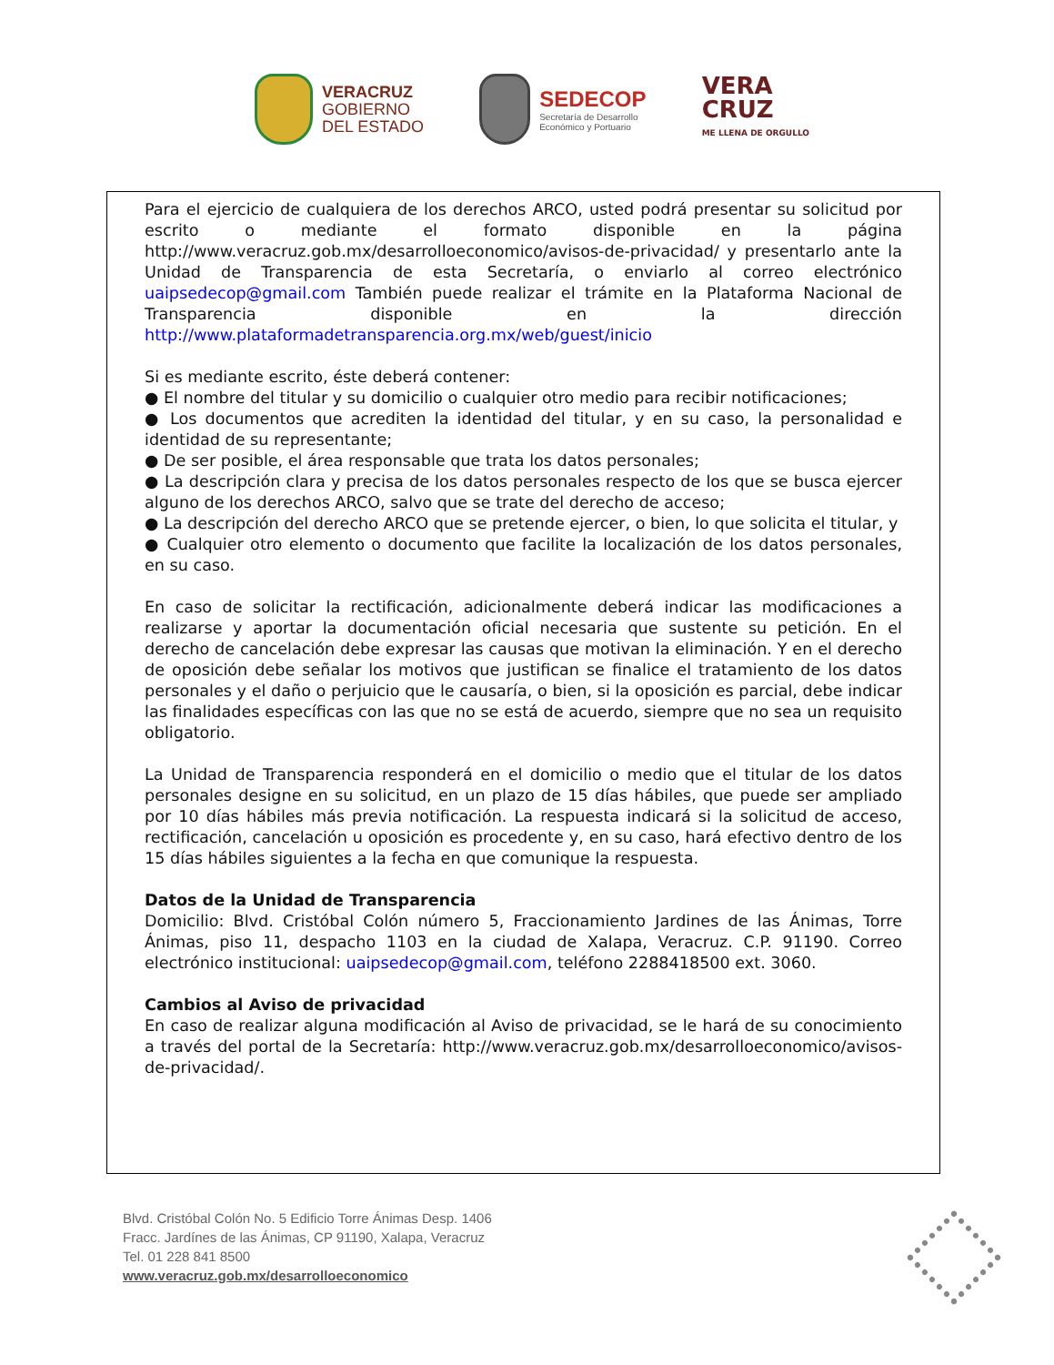VERACRUZ
GOBIERNO
DEL ESTADO
SEDECOP
Secretaría de Desarrollo
Económico y Portuario
VERA
CRUZ
ME LLENA DE ORGULLO
Para el ejercicio de cualquiera de los derechos ARCO, usted podrá presentar su solicitud por escrito o mediante el formato disponible en la página http://www.veracruz.gob.mx/desarrolloeconomico/avisos-de-privacidad/ y presentarlo ante la Unidad de Transparencia de esta Secretaría, o enviarlo al correo electrónico uaipsedecop@gmail.com También puede realizar el trámite en la Plataforma Nacional de Transparencia disponible en la dirección http://www.plataformadetransparencia.org.mx/web/guest/inicio
Si es mediante escrito, éste deberá contener:
● El nombre del titular y su domicilio o cualquier otro medio para recibir notificaciones;
● Los documentos que acrediten la identidad del titular, y en su caso, la personalidad e identidad de su representante;
● De ser posible, el área responsable que trata los datos personales;
● La descripción clara y precisa de los datos personales respecto de los que se busca ejercer alguno de los derechos ARCO, salvo que se trate del derecho de acceso;
● La descripción del derecho ARCO que se pretende ejercer, o bien, lo que solicita el titular, y
● Cualquier otro elemento o documento que facilite la localización de los datos personales, en su caso.
En caso de solicitar la rectificación, adicionalmente deberá indicar las modificaciones a realizarse y aportar la documentación oficial necesaria que sustente su petición. En el derecho de cancelación debe expresar las causas que motivan la eliminación. Y en el derecho de oposición debe señalar los motivos que justifican se finalice el tratamiento de los datos personales y el daño o perjuicio que le causaría, o bien, si la oposición es parcial, debe indicar las finalidades específicas con las que no se está de acuerdo, siempre que no sea un requisito obligatorio.
La Unidad de Transparencia responderá en el domicilio o medio que el titular de los datos personales designe en su solicitud, en un plazo de 15 días hábiles, que puede ser ampliado por 10 días hábiles más previa notificación. La respuesta indicará si la solicitud de acceso, rectificación, cancelación u oposición es procedente y, en su caso, hará efectivo dentro de los 15 días hábiles siguientes a la fecha en que comunique la respuesta.
Datos de la Unidad de Transparencia
Domicilio: Blvd. Cristóbal Colón número 5, Fraccionamiento Jardines de las Ánimas, Torre Ánimas, piso 11, despacho 1103 en la ciudad de Xalapa, Veracruz. C.P. 91190. Correo electrónico institucional: uaipsedecop@gmail.com, teléfono 2288418500 ext. 3060.
Cambios al Aviso de privacidad
En caso de realizar alguna modificación al Aviso de privacidad, se le hará de su conocimiento a través del portal de la Secretaría: http://www.veracruz.gob.mx/desarrolloeconomico/avisos-de-privacidad/.
Blvd. Cristóbal Colón No. 5 Edificio Torre Ánimas Desp. 1406
Fracc. Jardínes de las Ánimas, CP 91190, Xalapa, Veracruz
Tel. 01 228 841 8500
www.veracruz.gob.mx/desarrolloeconomico